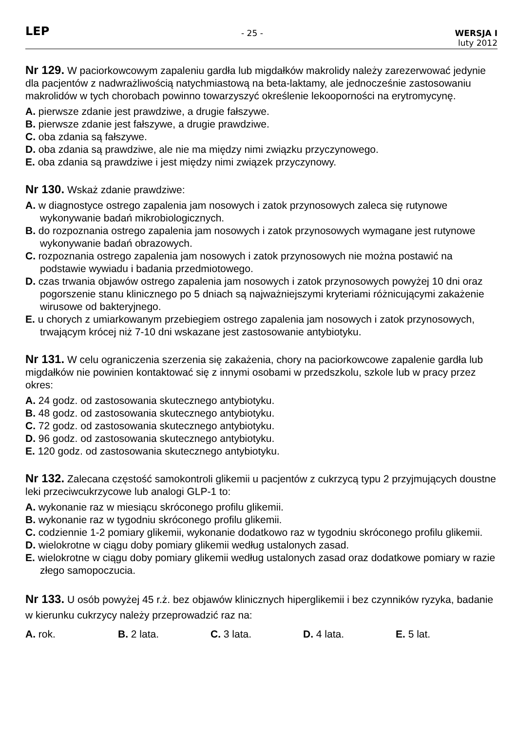LEP
- 25 - WERSJA I
luty 2012
Nr 129. W paciorkowcowym zapaleniu gardła lub migdałków makrolidy należy zarezerwować jedynie dla pacjentów z nadwrażliwością natychmiastową na beta-laktamy, ale jednocześnie zastosowaniu makrolidów w tych chorobach powinno towarzyszyć określenie lekooporności na erytromycynę.
A. pierwsze zdanie jest prawdziwe, a drugie fałszywe.
B. pierwsze zdanie jest fałszywe, a drugie prawdziwe.
C. oba zdania są fałszywe.
D. oba zdania są prawdziwe, ale nie ma między nimi związku przyczynowego.
E. oba zdania są prawdziwe i jest między nimi związek przyczynowy.
Nr 130. Wskaż zdanie prawdziwe:
A. w diagnostyce ostrego zapalenia jam nosowych i zatok przynosowych zaleca się rutynowe wykonywanie badań mikrobiologicznych.
B. do rozpoznania ostrego zapalenia jam nosowych i zatok przynosowych wymagane jest rutynowe wykonywanie badań obrazowych.
C. rozpoznania ostrego zapalenia jam nosowych i zatok przynosowych nie można postawić na podstawie wywiadu i badania przedmiotowego.
D. czas trwania objawów ostrego zapalenia jam nosowych i zatok przynosowych powyżej 10 dni oraz pogorszenie stanu klinicznego po 5 dniach są najważniejszymi kryteriami różnicującymi zakażenie wirusowe od bakteryjnego.
E. u chorych z umiarkowanym przebiegiem ostrego zapalenia jam nosowych i zatok przynosowych, trwającym krócej niż 7-10 dni wskazane jest zastosowanie antybiotyku.
Nr 131. W celu ograniczenia szerzenia się zakażenia, chory na paciorkowcowe zapalenie gardła lub migdałków nie powinien kontaktować się z innymi osobami w przedszkolu, szkole lub w pracy przez okres:
A. 24 godz. od zastosowania skutecznego antybiotyku.
B. 48 godz. od zastosowania skutecznego antybiotyku.
C. 72 godz. od zastosowania skutecznego antybiotyku.
D. 96 godz. od zastosowania skutecznego antybiotyku.
E. 120 godz. od zastosowania skutecznego antybiotyku.
Nr 132. Zalecana częstość samokontroli glikemii u pacjentów z cukrzycą typu 2 przyjmujących doustne leki przeciwcukrzycowe lub analogi GLP-1 to:
A. wykonanie raz w miesiącu skróconego profilu glikemii.
B. wykonanie raz w tygodniu skróconego profilu glikemii.
C. codziennie 1-2 pomiary glikemii, wykonanie dodatkowo raz w tygodniu skróconego profilu glikemii.
D. wielokrotne w ciągu doby pomiary glikemii według ustalonych zasad.
E. wielokrotne w ciągu doby pomiary glikemii według ustalonych zasad oraz dodatkowe pomiary w razie złego samopoczucia.
Nr 133. U osób powyżej 45 r.ż. bez objawów klinicznych hiperglikemii i bez czynników ryzyka, badanie w kierunku cukrzycy należy przeprowadzić raz na:
A. rok. B. 2 lata. C. 3 lata. D. 4 lata. E. 5 lat.